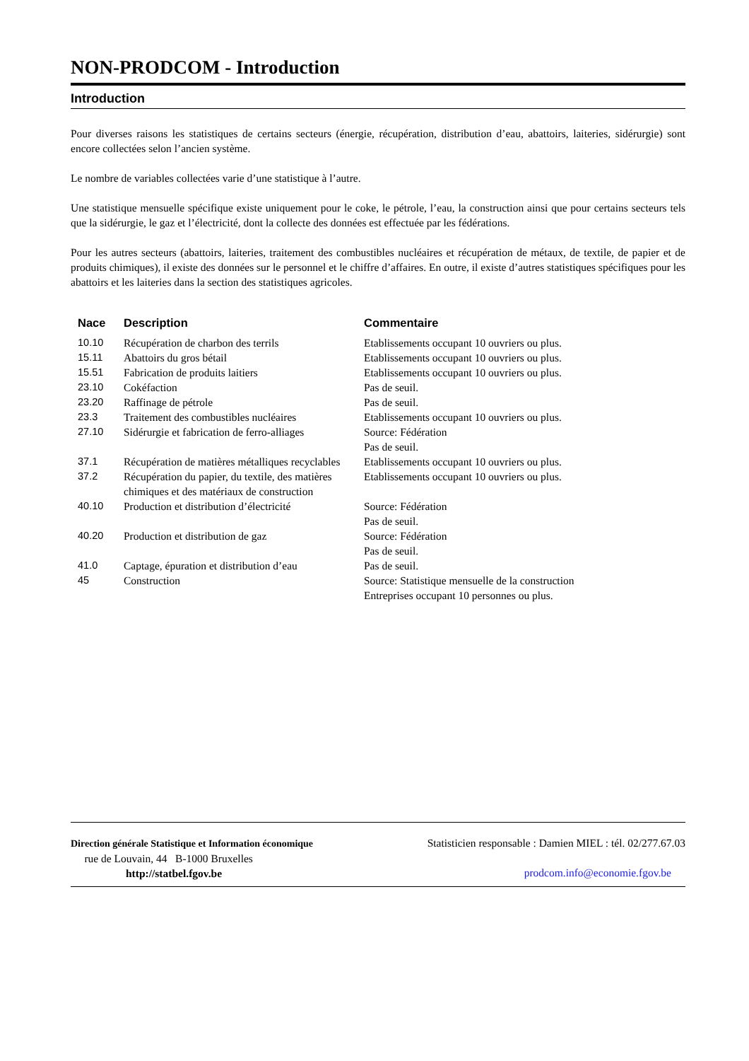NON-PRODCOM - Introduction
Introduction
Pour diverses raisons les statistiques de certains secteurs (énergie, récupération, distribution d’eau, abattoirs, laiteries, sidérurgie) sont encore collectées selon l’ancien système.
Le nombre de variables collectées varie d’une statistique à l’autre.
Une statistique mensuelle spécifique existe uniquement pour le coke, le pétrole, l’eau, la construction ainsi que pour certains secteurs tels que la sidérurgie, le gaz et l’électricité, dont la collecte des données est effectuée par les fédérations.
Pour les autres secteurs (abattoirs, laiteries, traitement des combustibles nucléaires et récupération de métaux, de textile, de papier et de produits chimiques), il existe des données sur le personnel et le chiffre d’affaires. En outre, il existe d’autres statistiques spécifiques pour les abattoirs et les laiteries dans la section des statistiques agricoles.
| Nace | Description | Commentaire |
| --- | --- | --- |
| 10.10 | Récupération de charbon des terrils | Etablissements occupant 10 ouvriers ou plus. |
| 15.11 | Abattoirs du gros bétail | Etablissements occupant 10 ouvriers ou plus. |
| 15.51 | Fabrication de produits laitiers | Etablissements occupant 10 ouvriers ou plus. |
| 23.10 | Cokéfaction | Pas de seuil. |
| 23.20 | Raffinage de pétrole | Pas de seuil. |
| 23.3 | Traitement des combustibles nucléaires | Etablissements occupant 10 ouvriers ou plus. |
| 27.10 | Sidérurgie et fabrication de ferro-alliages | Source: Fédération Pas de seuil. |
| 37.1 | Récupération de matières métalliques recyclables | Etablissements occupant 10 ouvriers ou plus. |
| 37.2 | Récupération du papier, du textile, des matières chimiques et des matériaux de construction | Etablissements occupant 10 ouvriers ou plus. |
| 40.10 | Production et distribution d’électricité | Source: Fédération Pas de seuil. |
| 40.20 | Production et distribution de gaz | Source: Fédération Pas de seuil. |
| 41.0 | Captage, épuration et distribution d’eau | Pas de seuil. |
| 45 | Construction | Source: Statistique mensuelle de la construction Entreprises occupant 10 personnes ou plus. |
Direction générale Statistique et Information économique
rue de Louvain, 44 B-1000 Bruxelles
http://statbel.fgov.be
Statisticien responsable : Damien MIEL : tél. 02/277.67.03
prodcom.info@economie.fgov.be